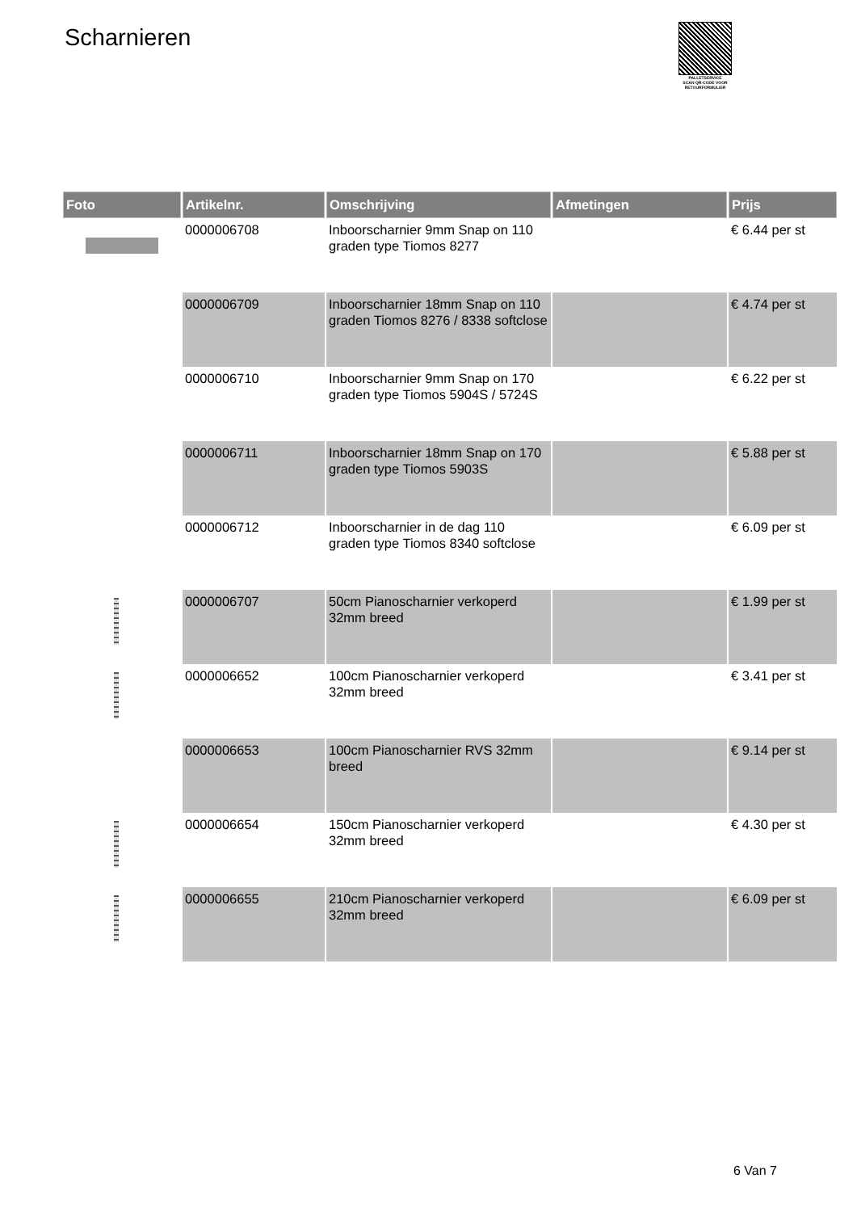Scharnieren
PALLETSERVICE
SCAN QR-CODE VOOR RETOURFORMULIER
| Foto | Artikelnr. | Omschrijving | Afmetingen | Prijs |
| --- | --- | --- | --- | --- |
| | 0000006708 | Inboorscharnier 9mm Snap on 110 graden type Tiomos 8277 | | € 6.44 per st |
| | 0000006709 | Inboorscharnier 18mm Snap on 110 graden Tiomos 8276 / 8338 softclose | | € 4.74 per st |
| | 0000006710 | Inboorscharnier 9mm Snap on 170 graden type Tiomos 5904S / 5724S | | € 6.22 per st |
| | 0000006711 | Inboorscharnier 18mm Snap on 170 graden type Tiomos 5903S | | € 5.88 per st |
| | 0000006712 | Inboorscharnier in de dag 110 graden type Tiomos 8340 softclose | | € 6.09 per st |
| | 0000006707 | 50cm Pianoscharnier verkoperd 32mm breed | | € 1.99 per st |
| | 0000006652 | 100cm Pianoscharnier verkoperd 32mm breed | | € 3.41 per st |
| | 0000006653 | 100cm Pianoscharnier RVS 32mm breed | | € 9.14 per st |
| | 0000006654 | 150cm Pianoscharnier verkoperd 32mm breed | | € 4.30 per st |
| | 0000006655 | 210cm Pianoscharnier verkoperd 32mm breed | | € 6.09 per st |
6 Van 7